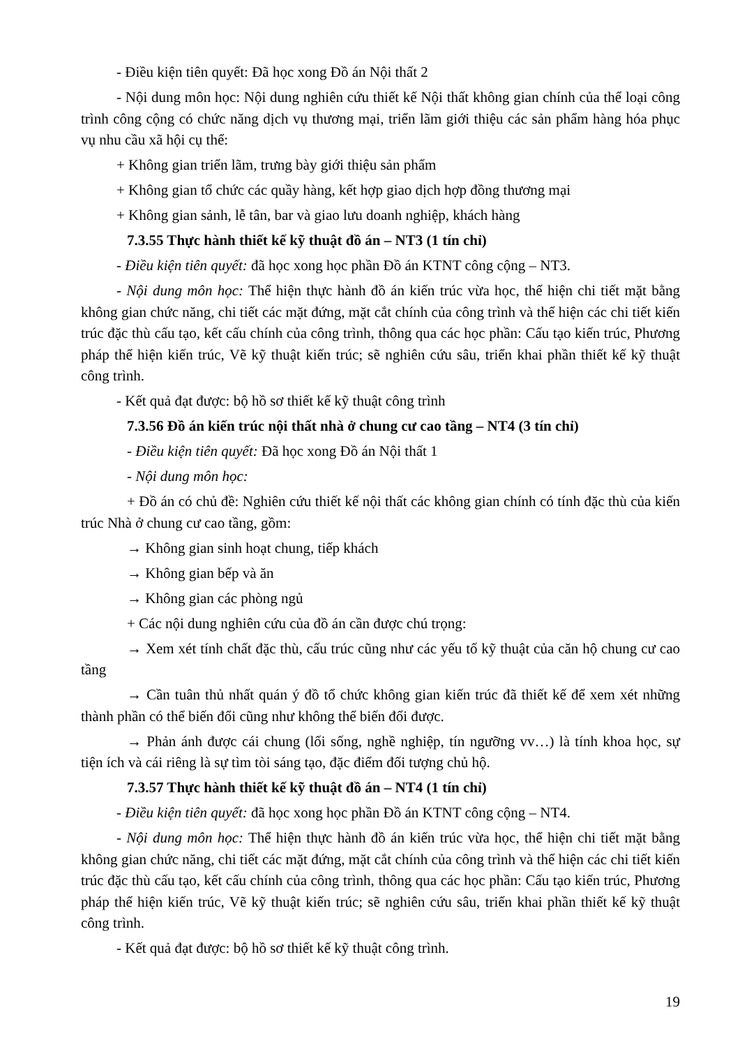- Điều kiện tiên quyết: Đã học xong Đồ án Nội thất 2
- Nội dung môn học: Nội dung nghiên cứu thiết kế Nội thất không gian chính của thể loại công trình công cộng có chức năng dịch vụ thương mại, triển lãm giới thiệu các sản phẩm hàng hóa phục vụ nhu cầu xã hội cụ thể:
+ Không gian triển lãm, trưng bày giới thiệu sản phẩm
+ Không gian tổ chức các quầy hàng, kết hợp giao dịch hợp đồng thương mại
+ Không gian sảnh, lễ tân, bar và giao lưu doanh nghiệp, khách hàng
7.3.55 Thực hành thiết kế kỹ thuật đồ án – NT3 (1 tín chỉ)
- Điều kiện tiên quyết: đã học xong học phần Đồ án KTNT công cộng – NT3.
- Nội dung môn học: Thể hiện thực hành đồ án kiến trúc vừa học, thể hiện chi tiết mặt bằng không gian chức năng, chi tiết các mặt đứng, mặt cắt chính của công trình và thể hiện các chi tiết kiến trúc đặc thù cấu tạo, kết cấu chính của công trình, thông qua các học phần: Cấu tạo kiến trúc, Phương pháp thể hiện kiến trúc, Vẽ kỹ thuật kiến trúc; sẽ nghiên cứu sâu, triển khai phần thiết kế kỹ thuật công trình.
- Kết quả đạt được: bộ hồ sơ thiết kế kỹ thuật công trình
7.3.56 Đồ án kiến trúc nội thất nhà ở chung cư cao tầng – NT4 (3 tín chỉ)
- Điều kiện tiên quyết: Đã học xong Đồ án Nội thất 1
- Nội dung môn học:
+ Đồ án có chủ đề: Nghiên cứu thiết kế nội thất các không gian chính có tính đặc thù của kiến trúc Nhà ở chung cư cao tầng, gồm:
→ Không gian sinh hoạt chung, tiếp khách
→ Không gian bếp và ăn
→ Không gian các phòng ngủ
+ Các nội dung nghiên cứu của đồ án cần được chú trọng:
→ Xem xét tính chất đặc thù, cấu trúc cũng như các yếu tố kỹ thuật của căn hộ chung cư cao tầng
→ Cần tuân thủ nhất quán ý đồ tổ chức không gian kiến trúc đã thiết kế để xem xét những thành phần có thể biến đổi cũng như không thể biến đổi được.
→ Phản ánh được cái chung (lối sống, nghề nghiệp, tín ngưỡng vv…) là tính khoa học, sự tiện ích và cái riêng là sự tìm tòi sáng tạo, đặc điểm đối tượng chủ hộ.
7.3.57 Thực hành thiết kế kỹ thuật đồ án – NT4 (1 tín chỉ)
- Điều kiện tiên quyết: đã học xong học phần Đồ án KTNT công cộng – NT4.
- Nội dung môn học: Thể hiện thực hành đồ án kiến trúc vừa học, thể hiện chi tiết mặt bằng không gian chức năng, chi tiết các mặt đứng, mặt cắt chính của công trình và thể hiện các chi tiết kiến trúc đặc thù cấu tạo, kết cấu chính của công trình, thông qua các học phần: Cấu tạo kiến trúc, Phương pháp thể hiện kiến trúc, Vẽ kỹ thuật kiến trúc; sẽ nghiên cứu sâu, triển khai phần thiết kế kỹ thuật công trình.
- Kết quả đạt được: bộ hồ sơ thiết kế kỹ thuật công trình.
19